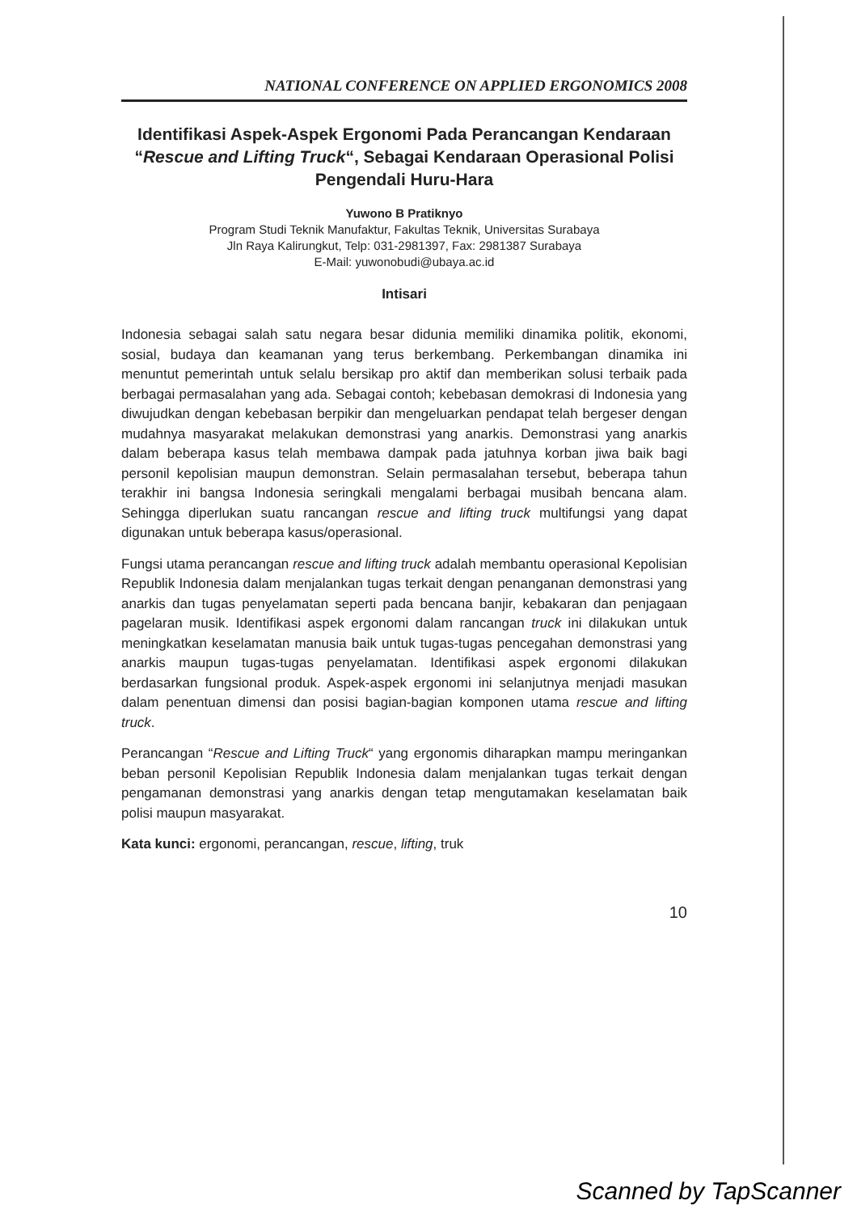NATIONAL CONFERENCE ON APPLIED ERGONOMICS 2008
Identifikasi Aspek-Aspek Ergonomi Pada Perancangan Kendaraan “Rescue and Lifting Truck“, Sebagai Kendaraan Operasional Polisi Pengendali Huru-Hara
Yuwono B Pratiknyo
Program Studi Teknik Manufaktur, Fakultas Teknik, Universitas Surabaya
Jln Raya Kalirungkut, Telp: 031-2981397, Fax: 2981387 Surabaya
E-Mail: yuwonobudi@ubaya.ac.id
Intisari
Indonesia sebagai salah satu negara besar didunia memiliki dinamika politik, ekonomi, sosial, budaya dan keamanan yang terus berkembang. Perkembangan dinamika ini menuntut pemerintah untuk selalu bersikap pro aktif dan memberikan solusi terbaik pada berbagai permasalahan yang ada. Sebagai contoh; kebebasan demokrasi di Indonesia yang diwujudkan dengan kebebasan berpikir dan mengeluarkan pendapat telah bergeser dengan mudahnya masyarakat melakukan demonstrasi yang anarkis. Demonstrasi yang anarkis dalam beberapa kasus telah membawa dampak pada jatuhnya korban jiwa baik bagi personil kepolisian maupun demonstran. Selain permasalahan tersebut, beberapa tahun terakhir ini bangsa Indonesia seringkali mengalami berbagai musibah bencana alam. Sehingga diperlukan suatu rancangan rescue and lifting truck multifungsi yang dapat digunakan untuk beberapa kasus/operasional.
Fungsi utama perancangan rescue and lifting truck adalah membantu operasional Kepolisian Republik Indonesia dalam menjalankan tugas terkait dengan penanganan demonstrasi yang anarkis dan tugas penyelamatan seperti pada bencana banjir, kebakaran dan penjagaan pagelaran musik. Identifikasi aspek ergonomi dalam rancangan truck ini dilakukan untuk meningkatkan keselamatan manusia baik untuk tugas-tugas pencegahan demonstrasi yang anarkis maupun tugas-tugas penyelamatan. Identifikasi aspek ergonomi dilakukan berdasarkan fungsional produk. Aspek-aspek ergonomi ini selanjutnya menjadi masukan dalam penentuan dimensi dan posisi bagian-bagian komponen utama rescue and lifting truck.
Perancangan “Rescue and Lifting Truck“ yang ergonomis diharapkan mampu meringankan beban personil Kepolisian Republik Indonesia dalam menjalankan tugas terkait dengan pengamanan demonstrasi yang anarkis dengan tetap mengutamakan keselamatan baik polisi maupun masyarakat.
Kata kunci: ergonomi, perancangan, rescue, lifting, truk
10
Scanned by TapScanner